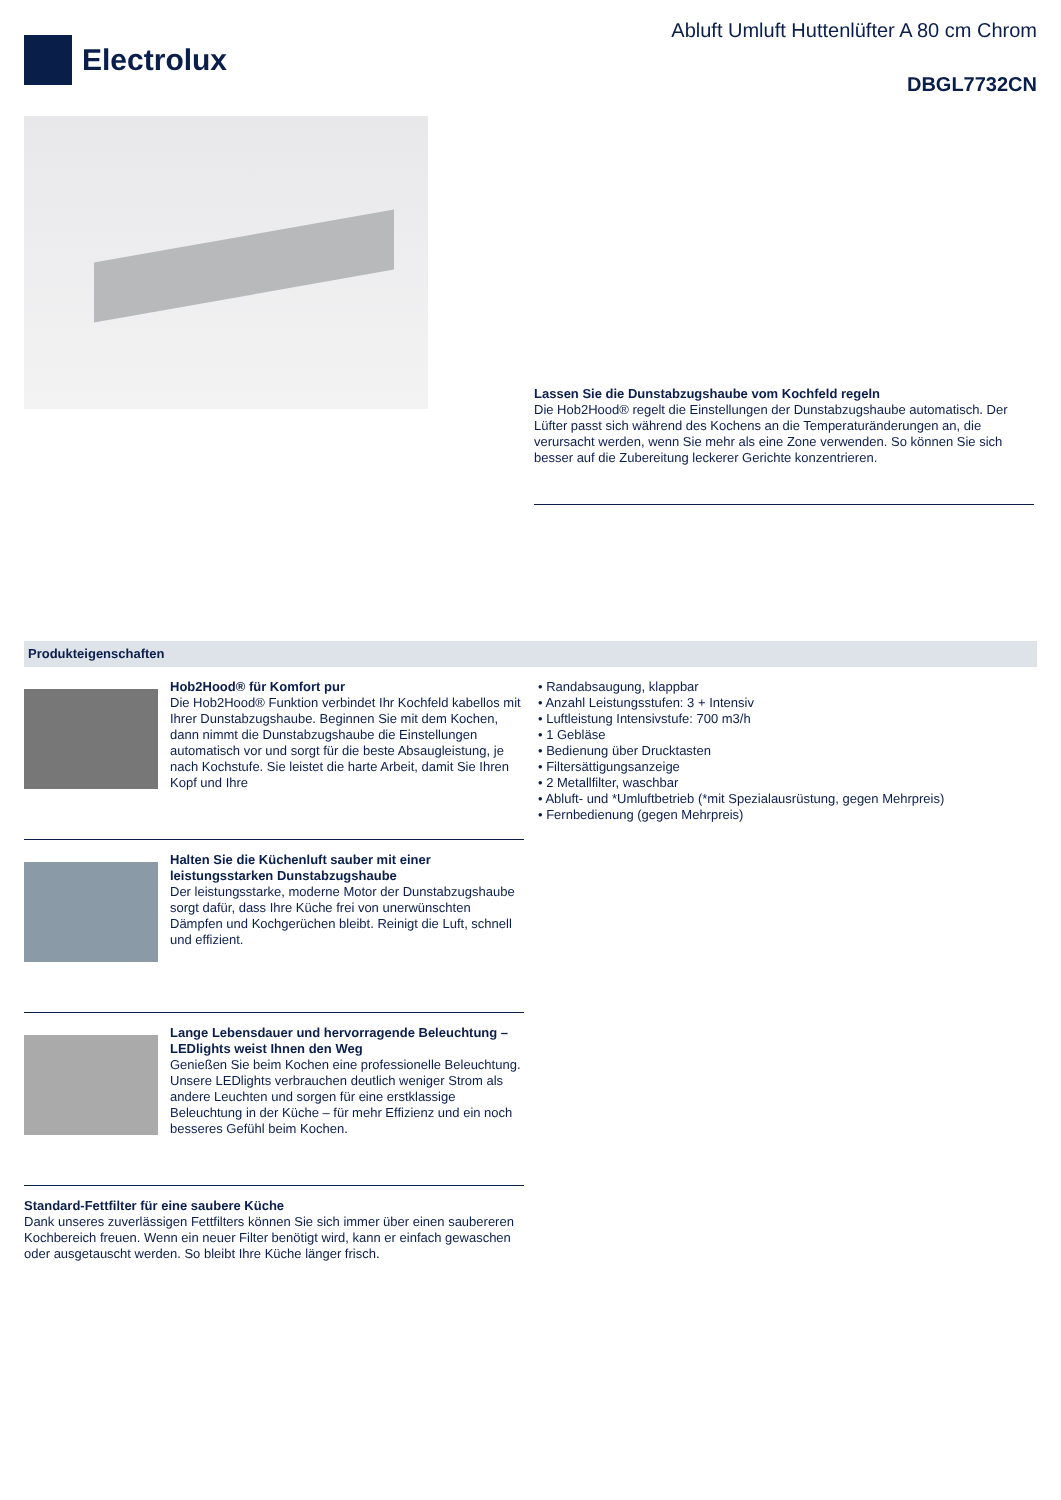Electrolux
Abluft Umluft Huttenlüfter A 80 cm Chrom
DBGL7732CN
Lassen Sie die Dunstabzugshaube vom Kochfeld regeln
Die Hob2Hood® regelt die Einstellungen der Dunstabzugshaube automatisch. Der Lüfter passt sich während des Kochens an die Temperaturänderungen an, die verursacht werden, wenn Sie mehr als eine Zone verwenden. So können Sie sich besser auf die Zubereitung leckerer Gerichte konzentrieren.
Produkteigenschaften
Hob2Hood® für Komfort pur
Die Hob2Hood® Funktion verbindet Ihr Kochfeld kabellos mit Ihrer Dunstabzugshaube. Beginnen Sie mit dem Kochen, dann nimmt die Dunstabzugshaube die Einstellungen automatisch vor und sorgt für die beste Absaugleistung, je nach Kochstufe. Sie leistet die harte Arbeit, damit Sie Ihren Kopf und Ihre
Halten Sie die Küchenluft sauber mit einer leistungsstarken Dunstabzugshaube
Der leistungsstarke, moderne Motor der Dunstabzugshaube sorgt dafür, dass Ihre Küche frei von unerwünschten Dämpfen und Kochgerüchen bleibt. Reinigt die Luft, schnell und effizient.
Lange Lebensdauer und hervorragende Beleuchtung – LEDlights weist Ihnen den Weg
Genießen Sie beim Kochen eine professionelle Beleuchtung. Unsere LEDlights verbrauchen deutlich weniger Strom als andere Leuchten und sorgen für eine erstklassige Beleuchtung in der Küche – für mehr Effizienz und ein noch besseres Gefühl beim Kochen.
Standard-Fettfilter für eine saubere Küche
Dank unseres zuverlässigen Fettfilters können Sie sich immer über einen saubereren Kochbereich freuen. Wenn ein neuer Filter benötigt wird, kann er einfach gewaschen oder ausgetauscht werden. So bleibt Ihre Küche länger frisch.
• Randabsaugung, klappbar
• Anzahl Leistungsstufen: 3 + Intensiv
• Luftleistung Intensivstufe: 700 m3/h
• 1 Gebläse
• Bedienung über Drucktasten
• Filtersättigungsanzeige
• 2 Metallfilter, waschbar
• Abluft- und *Umluftbetrieb (*mit Spezialausrüstung, gegen Mehrpreis)
• Fernbedienung (gegen Mehrpreis)